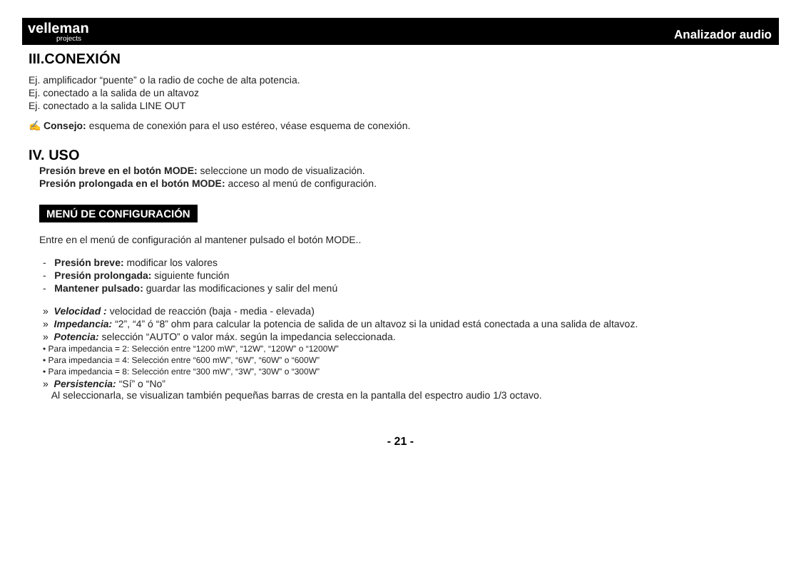velleman
projects
Analizador audio
III.CONEXIÓN
Ej. amplificador “puente” o la radio de coche de alta potencia.
Ej. conectado a la salida de un altavoz
Ej. conectado a la salida LINE OUT
✍ Consejo: esquema de conexión para el uso estéreo, véase esquema de conexión.
IV. USO
Presión breve en el botón MODE: seleccione un modo de visualización.
Presión prolongada en el botón MODE: acceso al menú de configuración.
MENÚ DE CONFIGURACIÓN
Entre en el menú de configuración al mantener pulsado el botón MODE..
- Presión breve: modificar los valores
- Presión prolongada: siguiente función
- Mantener pulsado: guardar las modificaciones y salir del menú
» Velocidad : velocidad de reacción (baja - media - elevada)
» Impedancia: “2”, “4” ó “8” ohm para calcular la potencia de salida de un altavoz si la unidad está conectada a una salida de altavoz.
» Potencia: selección “AUTO” o valor máx. según la impedancia seleccionada.
• Para impedancia = 2: Selección entre “1200 mW”, “12W”, “120W” o “1200W”
• Para impedancia = 4: Selección entre “600 mW”, “6W”, “60W” o “600W”
• Para impedancia = 8: Selección entre “300 mW”, “3W”, “30W” o “300W”
» Persistencia: “Sí” o “No”
Al seleccionarla, se visualizan también pequeñas barras de cresta en la pantalla del espectro audio 1/3 octavo.
- 21 -